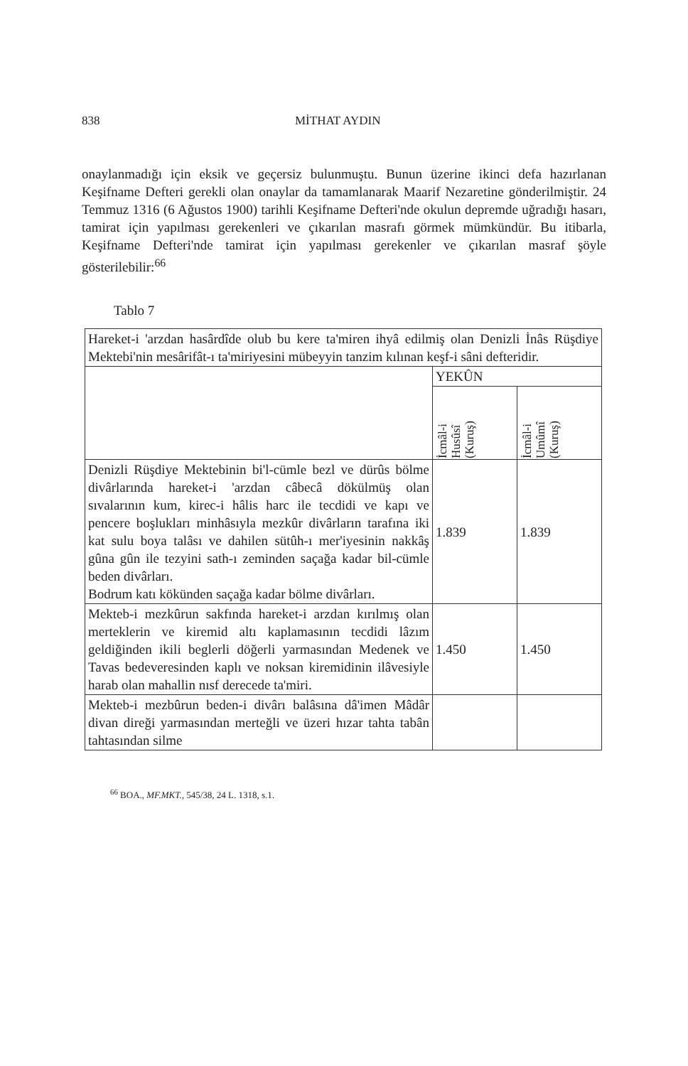838 MİTHAT AYDIN
onaylanmadığı için eksik ve geçersiz bulunmuştu. Bunun üzerine ikinci defa hazırlanan Keşifname Defteri gerekli olan onaylar da tamamlanarak Maarif Nezaretine gönderilmiştir. 24 Temmuz 1316 (6 Ağustos 1900) tarihli Keşifname Defteri'nde okulun depremde uğradığı hasarı, tamirat için yapılması gerekenleri ve çıkarılan masrafı görmek mümkündür. Bu itibarla, Keşifname Defteri'nde tamirat için yapılması gerekenler ve çıkarılan masraf şöyle gösterilebilir:<sup>66</sup>
Tablo 7
| Hareket-i 'arzdan hasârdîde olub bu kere ta'miren ihyâ edilmiş olan Denizli İnâs Rüşdiye Mektebi'nin mesârifât-ı ta'miriyesini mübeyyin tanzim kılınan keşf-i sâni defteridir. | | |
| | YEKÛN | |
| | İcmâl-i Husûsî (Kuruş) | İcmâl-i Umûmî (Kuruş) |
| Denizli Rüşdiye Mektebinin bi'l-cümle bezl ve dürûs bölme divârlarında hareket-i 'arzdan câbecâ dökülmüş olan sıvalarının kum, kirec-i hâlis harc ile tecdidi ve kapı ve pencere boşlukları minhâsıyla mezkûr divârların tarafına iki kat sulu boya talâsı ve dahilen sütûh-ı mer'iyesinin nakkâş gûna gûn ile tezyini sath-ı zeminden saçağa kadar bil-cümle beden divârları. Bodrum katı kökünden saçağa kadar bölme divârları. | 1.839 | 1.839 |
| Mekteb-i mezkûrun sakfında hareket-i arzdan kırılmış olan merteklerin ve kiremid altı kaplamasının tecdidi lâzım geldiğinden ikili beglerli döğerli yarmasından Medenek ve Tavas bedeveresinden kaplı ve noksan kiremidinin ilâvesiyle harab olan mahallin nısf derecede ta'miri. | 1.450 | 1.450 |
| Mekteb-i mezbûrun beden-i divârı balâsına dâ'imen Mâdâr divan direği yarmasından merteğli ve üzeri hızar tahta tabân tahtasından silme | | |
<sup>66</sup> BOA., MF.MKT., 545/38, 24 L. 1318, s.1.